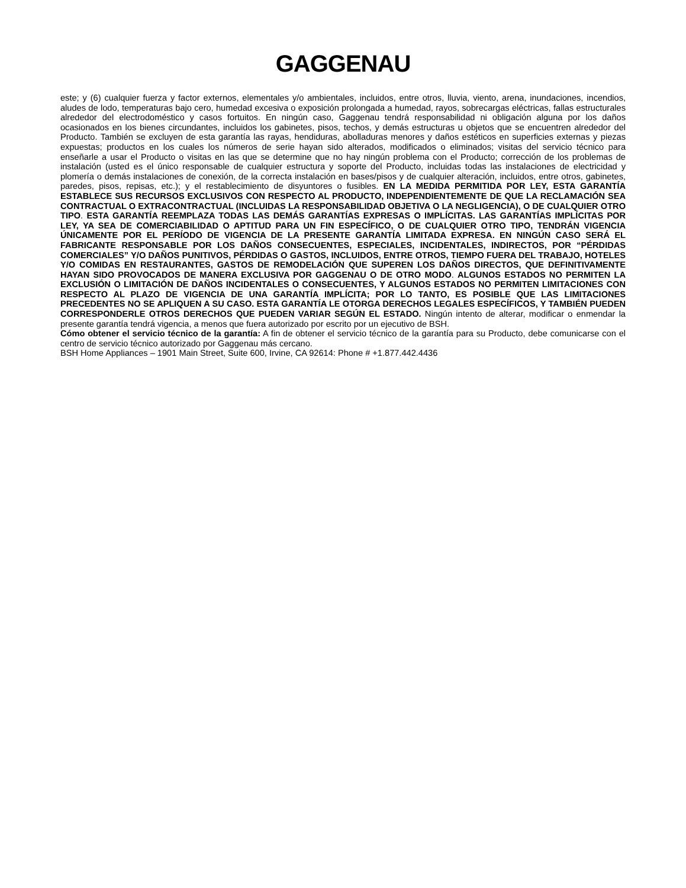GAGGENAU
este; y (6) cualquier fuerza y factor externos, elementales y/o ambientales, incluidos, entre otros, lluvia, viento, arena, inundaciones, incendios, aludes de lodo, temperaturas bajo cero, humedad excesiva o exposición prolongada a humedad, rayos, sobrecargas eléctricas, fallas estructurales alrededor del electrodoméstico y casos fortuitos. En ningún caso, Gaggenau tendrá responsabilidad ni obligación alguna por los daños ocasionados en los bienes circundantes, incluidos los gabinetes, pisos, techos, y demás estructuras u objetos que se encuentren alrededor del Producto. También se excluyen de esta garantía las rayas, hendiduras, abolladuras menores y daños estéticos en superficies externas y piezas expuestas; productos en los cuales los números de serie hayan sido alterados, modificados o eliminados; visitas del servicio técnico para enseñarle a usar el Producto o visitas en las que se determine que no hay ningún problema con el Producto; corrección de los problemas de instalación (usted es el único responsable de cualquier estructura y soporte del Producto, incluidas todas las instalaciones de electricidad y plomería o demás instalaciones de conexión, de la correcta instalación en bases/pisos y de cualquier alteración, incluidos, entre otros, gabinetes, paredes, pisos, repisas, etc.); y el restablecimiento de disyuntores o fusibles. EN LA MEDIDA PERMITIDA POR LEY, ESTA GARANTÍA ESTABLECE SUS RECURSOS EXCLUSIVOS CON RESPECTO AL PRODUCTO, INDEPENDIENTEMENTE DE QUE LA RECLAMACIÓN SEA CONTRACTUAL O EXTRACONTRACTUAL (INCLUIDAS LA RESPONSABILIDAD OBJETIVA O LA NEGLIGENCIA), O DE CUALQUIER OTRO TIPO. ESTA GARANTÍA REEMPLAZA TODAS LAS DEMÁS GARANTÍAS EXPRESAS O IMPLÍCITAS. LAS GARANTÍAS IMPLÍCITAS POR LEY, YA SEA DE COMERCIABILIDAD O APTITUD PARA UN FIN ESPECÍFICO, O DE CUALQUIER OTRO TIPO, TENDRÁN VIGENCIA ÚNICAMENTE POR EL PERÍODO DE VIGENCIA DE LA PRESENTE GARANTÍA LIMITADA EXPRESA. EN NINGÚN CASO SERÁ EL FABRICANTE RESPONSABLE POR LOS DAÑOS CONSECUENTES, ESPECIALES, INCIDENTALES, INDIRECTOS, POR “PÉRDIDAS COMERCIALES” Y/O DAÑOS PUNITIVOS, PÉRDIDAS O GASTOS, INCLUIDOS, ENTRE OTROS, TIEMPO FUERA DEL TRABAJO, HOTELES Y/O COMIDAS EN RESTAURANTES, GASTOS DE REMODELACIÓN QUE SUPEREN LOS DAÑOS DIRECTOS, QUE DEFINITIVAMENTE HAYAN SIDO PROVOCADOS DE MANERA EXCLUSIVA POR GAGGENAU O DE OTRO MODO. ALGUNOS ESTADOS NO PERMITEN LA EXCLUSIÓN O LIMITACIÓN DE DAÑOS INCIDENTALES O CONSECUENTES, Y ALGUNOS ESTADOS NO PERMITEN LIMITACIONES CON RESPECTO AL PLAZO DE VIGENCIA DE UNA GARANTÍA IMPLÍCITA; POR LO TANTO, ES POSIBLE QUE LAS LIMITACIONES PRECEDENTES NO SE APLIQUEN A SU CASO. ESTA GARANTÍA LE OTORGA DERECHOS LEGALES ESPECÍFICOS, Y TAMBIÉN PUEDEN CORRESPONDERLE OTROS DERECHOS QUE PUEDEN VARIAR SEGÚN EL ESTADO. Ningún intento de alterar, modificar o enmendar la presente garantía tendrá vigencia, a menos que fuera autorizado por escrito por un ejecutivo de BSH.
Cómo obtener el servicio técnico de la garantía: A fin de obtener el servicio técnico de la garantía para su Producto, debe comunicarse con el centro de servicio técnico autorizado por Gaggenau más cercano.
BSH Home Appliances – 1901 Main Street, Suite 600, Irvine, CA 92614: Phone # +1.877.442.4436